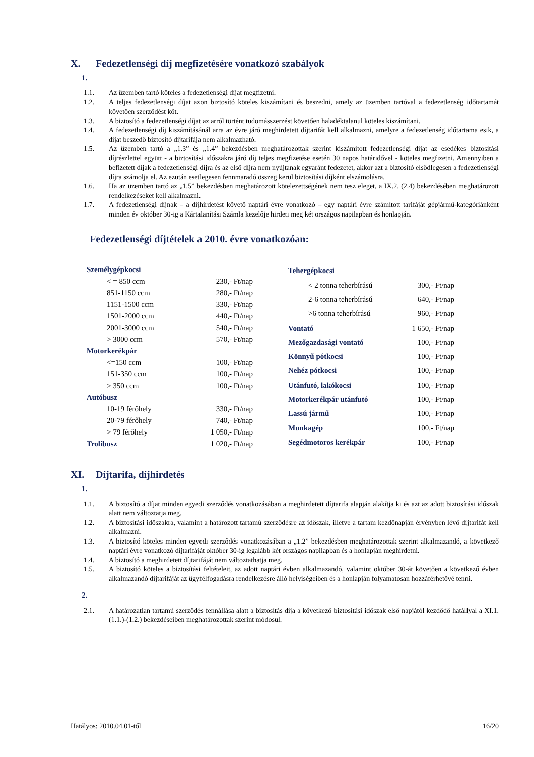X. Fedezetlenségi díj megfizetésére vonatkozó szabályok
1.
1.1. Az üzemben tartó köteles a fedezetlenségi díjat megfizetni.
1.2. A teljes fedezetlenségi díjat azon biztosító köteles kiszámítani és beszedni, amely az üzemben tartóval a fedezetlenség időtartamát követően szerződést köt.
1.3. A biztosító a fedezetlenségi díjat az arról történt tudomásszerzést követően haladéktalanul köteles kiszámítani.
1.4. A fedezetlenségi díj kiszámításánál arra az évre járó meghirdetett díjtarifát kell alkalmazni, amelyre a fedezetlenség időtartama esik, a díjat beszedő biztosító díjtarifája nem alkalmazható.
1.5. Az üzemben tartó a „1.3” és „1.4” bekezdésben meghatározottak szerint kiszámított fedezetlenségi díjat az esedékes biztosítási díjrészlettel együtt - a biztosítási időszakra járó díj teljes megfizetése esetén 30 napos határidővel - köteles megfizetni. Amennyiben a befizetett díjak a fedezetlenségi díjra és az első díjra nem nyújtanak egyaránt fedezetet, akkor azt a biztosító elsődlegesen a fedezetlenségi díjra számolja el. Az ezután esetlegesen fennmaradó összeg kerül biztosítási díjként elszámolásra.
1.6. Ha az üzemben tartó az „1.5” bekezdésben meghatározott kötelezettségének nem tesz eleget, a IX.2. (2.4) bekezdésében meghatározott rendelkezéseket kell alkalmazni.
1.7. A fedezetlenségi díjnak – a díjhirdetést követő naptári évre vonatkozó – egy naptári évre számított tarifáját gépjármű-kategóriánként minden év október 30-ig a Kártalanítási Számla kezelője hirdeti meg két országos napilapban és honlapján.
Fedezetlenségi díjtételek a 2010. évre vonatkozóan:
| Személygépkocsi | |
| < = 850 ccm | 230,- Ft/nap |
| 851-1150 ccm | 280,- Ft/nap |
| 1151-1500 ccm | 330,- Ft/nap |
| 1501-2000 ccm | 440,- Ft/nap |
| 2001-3000 ccm | 540,- Ft/nap |
| > 3000 ccm | 570,- Ft/nap |
| Motorkerékpár | |
| <=150 ccm | 100,- Ft/nap |
| 151-350 ccm | 100,- Ft/nap |
| > 350 ccm | 100,- Ft/nap |
| Autóbusz | |
| 10-19 férőhely | 330,- Ft/nap |
| 20-79 férőhely | 740,- Ft/nap |
| > 79 férőhely | 1 050,- Ft/nap |
| Trolibusz | 1 020,- Ft/nap |
| Tehergépkocsi | |
| < 2 tonna teherbírású | 300,- Ft/nap |
| 2-6 tonna teherbírású | 640,- Ft/nap |
| >6 tonna teherbírású | 960,- Ft/nap |
| Vontató | 1 650,- Ft/nap |
| Mezőgazdasági vontató | 100,- Ft/nap |
| Könnyű pótkocsi | 100,- Ft/nap |
| Nehéz pótkocsi | 100,- Ft/nap |
| Utánfutó, lakókocsi | 100,- Ft/nap |
| Motorkerékpár utánfutó | 100,- Ft/nap |
| Lassú jármű | 100,- Ft/nap |
| Munkagép | 100,- Ft/nap |
| Segédmotoros kerékpár | 100,- Ft/nap |
XI. Díjtarifa, díjhirdetés
1.
1.1. A biztosító a díjat minden egyedi szerződés vonatkozásában a meghirdetett díjtarifa alapján alakítja ki és azt az adott biztosítási időszak alatt nem változtatja meg.
1.2. A biztosítási időszakra, valamint a határozott tartamú szerződésre az időszak, illetve a tartam kezdőnapján érvényben lévő díjtarifát kell alkalmazni.
1.3. A biztosító köteles minden egyedi szerződés vonatkozásában a „1.2” bekezdésben meghatározottak szerint alkalmazandó, a következő naptári évre vonatkozó díjtarifáját október 30-ig legalább két országos napilapban és a honlapján meghirdetni.
1.4. A biztosító a meghirdetett díjtarifáját nem változtathatja meg.
1.5. A biztosító köteles a biztosítási feltételeit, az adott naptári évben alkalmazandó, valamint október 30-át követően a következő évben alkalmazandó díjtarifáját az ügyfélfogadásra rendelkezésre álló helyiségeiben és a honlapján folyamatosan hozzáférhetővé tenni.
2.
2.1. A határozatlan tartamú szerződés fennállása alatt a biztosítás díja a következő biztosítási időszak első napjától kezdődő hatállyal a XI.1. (1.1.)-(1.2.) bekezdéseiben meghatározottak szerint módosul.
Hatályos: 2010.04.01-től 16/20